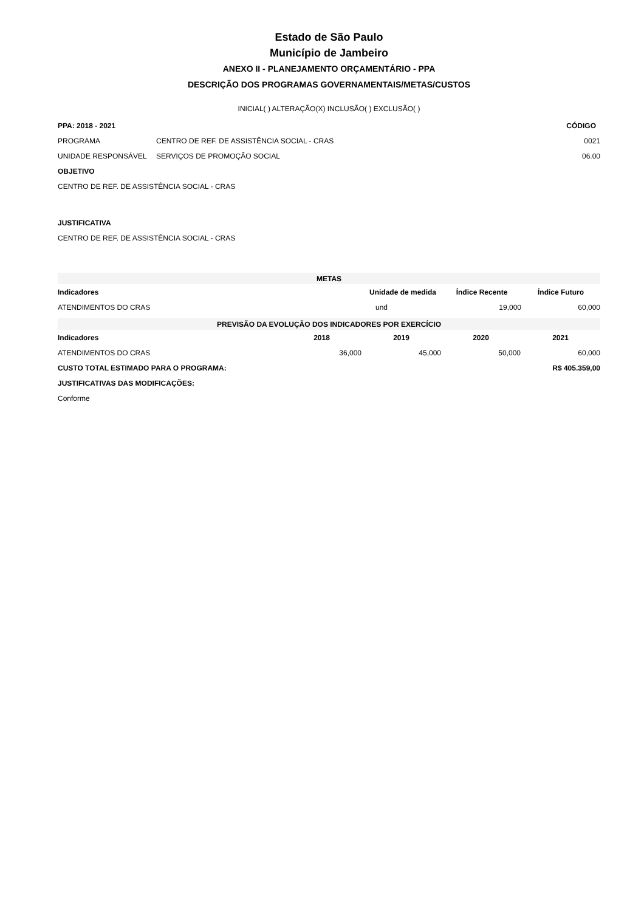Estado de São Paulo
Município de Jambeiro
ANEXO II - PLANEJAMENTO ORÇAMENTÁRIO - PPA
DESCRIÇÃO DOS PROGRAMAS GOVERNAMENTAIS/METAS/CUSTOS
INICIAL( ) ALTERAÇÃO(X) INCLUSÃO( ) EXCLUSÃO( )
| PPA: 2018 - 2021 | | CÓDIGO |
| --- | --- | --- |
| PROGRAMA | CENTRO DE REF. DE ASSISTÊNCIA SOCIAL - CRAS | 0021 |
| UNIDADE RESPONSÁVEL | SERVIÇOS DE PROMOÇÃO SOCIAL | 06.00 |
| OBJETIVO | | |
| CENTRO DE REF. DE ASSISTÊNCIA SOCIAL - CRAS | | |
| JUSTIFICATIVA | | |
| CENTRO DE REF. DE ASSISTÊNCIA SOCIAL - CRAS | | |
| METAS | | | |
| --- | --- | --- | --- |
| Indicadores | Unidade de medida | Índice Recente | Índice Futuro |
| ATENDIMENTOS DO CRAS | und | 19,000 | 60,000 |
| PREVISÃO DA EVOLUÇÃO DOS INDICADORES POR EXERCÍCIO | | | | |
| --- | --- | --- | --- | --- |
| Indicadores | 2018 | 2019 | 2020 | 2021 |
| ATENDIMENTOS DO CRAS | 36,000 | 45,000 | 50,000 | 60,000 |
| CUSTO TOTAL ESTIMADO PARA O PROGRAMA: | | | R$ 405.359,00 | |
| JUSTIFICATIVAS DAS MODIFICAÇÕES: | | | | |
| Conforme | | | | |